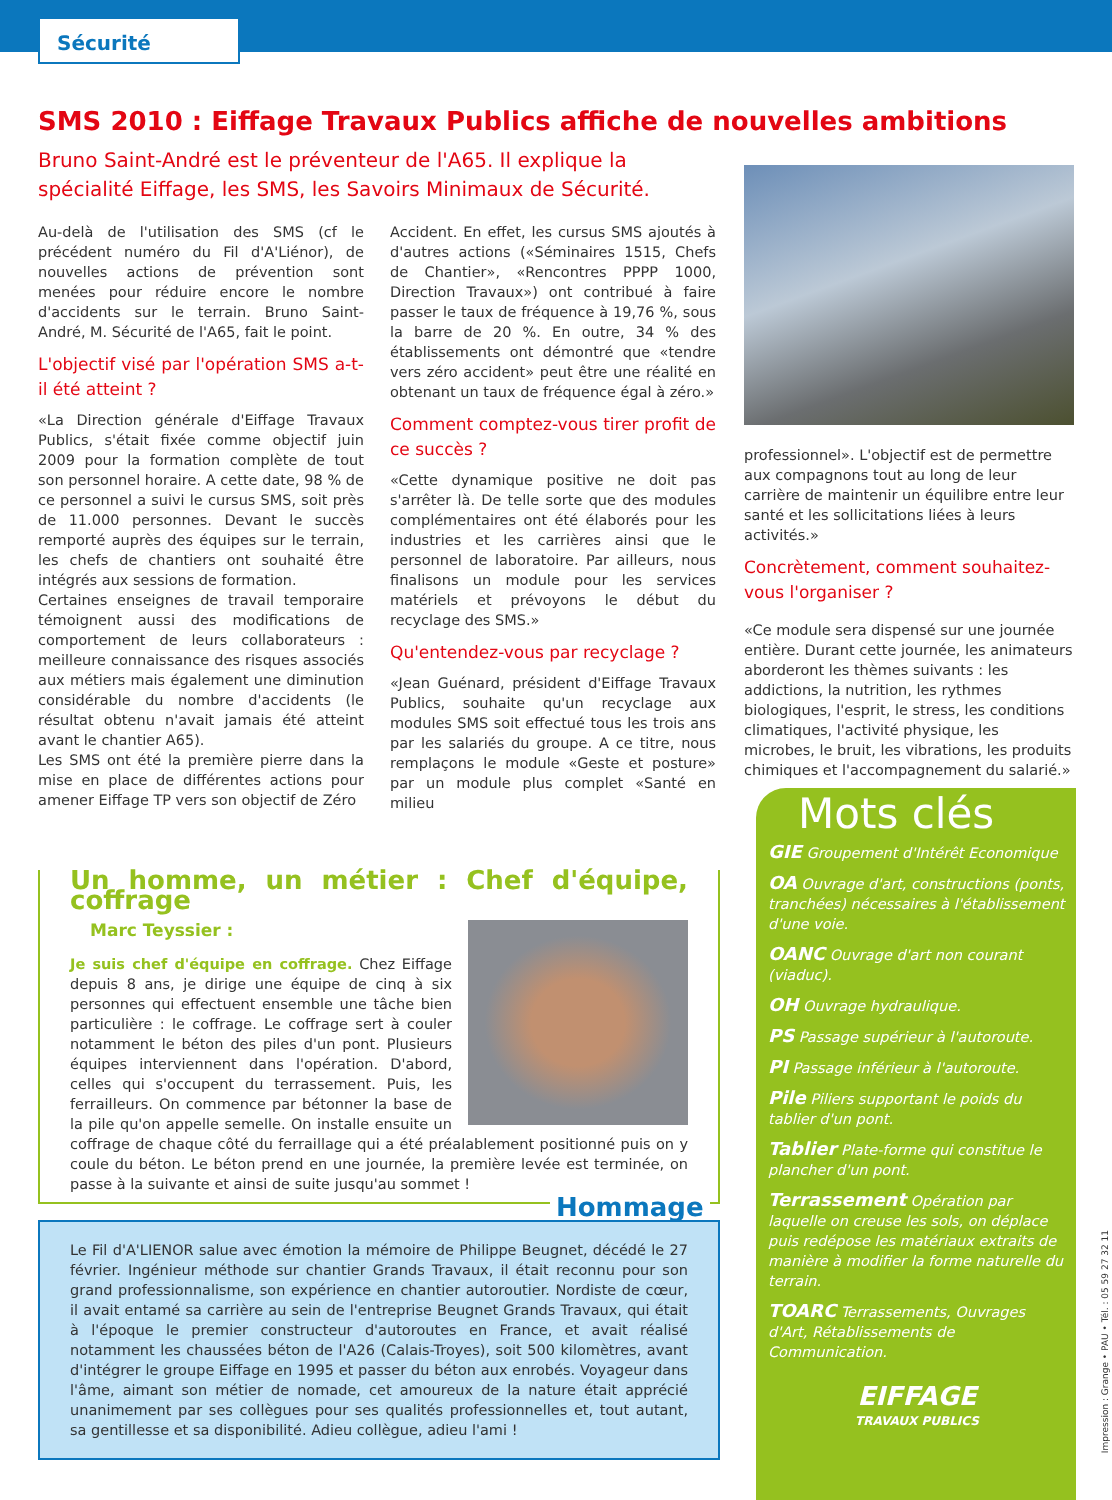Sécurité
SMS 2010 : Eiffage Travaux Publics affiche de nouvelles ambitions
Bruno Saint-André est le préventeur de l'A65. Il explique la spécialité Eiffage, les SMS, les Savoirs Minimaux de Sécurité.
Au-delà de l'utilisation des SMS (cf le précédent numéro du Fil d'A'Liénor), de nouvelles actions de prévention sont menées pour réduire encore le nombre d'accidents sur le terrain. Bruno Saint-André, M. Sécurité de l'A65, fait le point.
L'objectif visé par l'opération SMS a-t-il été atteint ?
«La Direction générale d'Eiffage Travaux Publics, s'était fixée comme objectif juin 2009 pour la formation complète de tout son personnel horaire. A cette date, 98 % de ce personnel a suivi le cursus SMS, soit près de 11.000 personnes. Devant le succès remporté auprès des équipes sur le terrain, les chefs de chantiers ont souhaité être intégrés aux sessions de formation.
Certaines enseignes de travail temporaire témoignent aussi des modifications de comportement de leurs collaborateurs : meilleure connaissance des risques associés aux métiers mais également une diminution considérable du nombre d'accidents (le résultat obtenu n'avait jamais été atteint avant le chantier A65).
Les SMS ont été la première pierre dans la mise en place de différentes actions pour amener Eiffage TP vers son objectif de Zéro
Accident. En effet, les cursus SMS ajoutés à d'autres actions («Séminaires 1515, Chefs de Chantier», «Rencontres PPPP 1000, Direction Travaux») ont contribué à faire passer le taux de fréquence à 19,76 %, sous la barre de 20 %. En outre, 34 % des établissements ont démontré que «tendre vers zéro accident» peut être une réalité en obtenant un taux de fréquence égal à zéro.»
Comment comptez-vous tirer profit de ce succès ?
«Cette dynamique positive ne doit pas s'arrêter là. De telle sorte que des modules complémentaires ont été élaborés pour les industries et les carrières ainsi que le personnel de laboratoire. Par ailleurs, nous finalisons un module pour les services matériels et prévoyons le début du recyclage des SMS.»
Qu'entendez-vous par recyclage ?
«Jean Guénard, président d'Eiffage Travaux Publics, souhaite qu'un recyclage aux modules SMS soit effectué tous les trois ans par les salariés du groupe. A ce titre, nous remplaçons le module «Geste et posture» par un module plus complet «Santé en milieu
professionnel». L'objectif est de permettre aux compagnons tout au long de leur carrière de maintenir un équilibre entre leur santé et les sollicitations liées à leurs activités.»
Concrètement, comment souhaitez-vous l'organiser ?
«Ce module sera dispensé sur une journée entière. Durant cette journée, les animateurs aborderont les thèmes suivants : les addictions, la nutrition, les rythmes biologiques, l'esprit, le stress, les conditions climatiques, l'activité physique, les microbes, le bruit, les vibrations, les produits chimiques et l'accompagnement du salarié.»
Un homme, un métier : Chef d'équipe, coffrage
Marc Teyssier :
Je suis chef d'équipe en coffrage. Chez Eiffage depuis 8 ans, je dirige une équipe de cinq à six personnes qui effectuent ensemble une tâche bien particulière : le coffrage. Le coffrage sert à couler notamment le béton des piles d'un pont. Plusieurs équipes interviennent dans l'opération. D'abord, celles qui s'occupent du terrassement. Puis, les ferrailleurs. On commence par bétonner la base de la pile qu'on appelle semelle. On installe ensuite un coffrage de chaque côté du ferraillage qui a été préalablement positionné puis on y coule du béton. Le béton prend en une journée, la première levée est terminée, on passe à la suivante et ainsi de suite jusqu'au sommet !
Hommage
Le Fil d'A'LIENOR salue avec émotion la mémoire de Philippe Beugnet, décédé le 27 février. Ingénieur méthode sur chantier Grands Travaux, il était reconnu pour son grand professionnalisme, son expérience en chantier autoroutier. Nordiste de cœur, il avait entamé sa carrière au sein de l'entreprise Beugnet Grands Travaux, qui était à l'époque le premier constructeur d'autoroutes en France, et avait réalisé notamment les chaussées béton de l'A26 (Calais-Troyes), soit 500 kilomètres, avant d'intégrer le groupe Eiffage en 1995 et passer du béton aux enrobés. Voyageur dans l'âme, aimant son métier de nomade, cet amoureux de la nature était apprécié unanimement par ses collègues pour ses qualités professionnelles et, tout autant, sa gentillesse et sa disponibilité. Adieu collègue, adieu l'ami !
Mots clés
GIE Groupement d'Intérêt Economique
OA Ouvrage d'art, constructions (ponts, tranchées) nécessaires à l'établissement d'une voie.
OANC Ouvrage d'art non courant (viaduc).
OH Ouvrage hydraulique.
PS Passage supérieur à l'autoroute.
PI Passage inférieur à l'autoroute.
Pile Piliers supportant le poids du tablier d'un pont.
Tablier Plate-forme qui constitue le plancher d'un pont.
Terrassement Opération par laquelle on creuse les sols, on déplace puis redépose les matériaux extraits de manière à modifier la forme naturelle du terrain.
TOARC Terrassements, Ouvrages d'Art, Rétablissements de Communication.
EIFFAGE
TRAVAUX PUBLICS
Impression : Grange • PAU • Tél. : 05 59 27 32 11